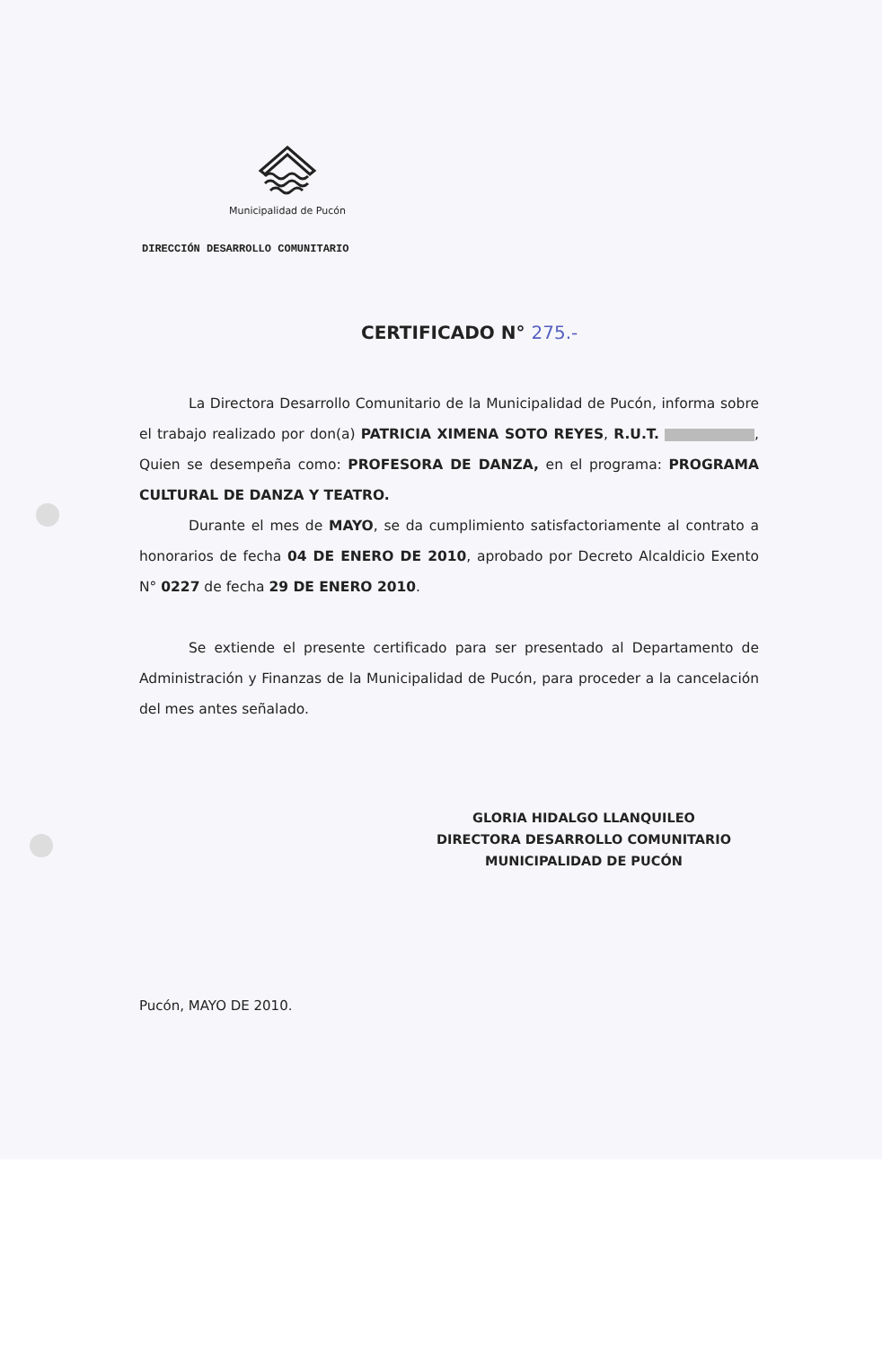Municipalidad de Pucón
DIRECCIÓN DESARROLLO COMUNITARIO
CERTIFICADO N° 275.-
La Directora Desarrollo Comunitario de la Municipalidad de Pucón, informa sobre el trabajo realizado por don(a) PATRICIA XIMENA SOTO REYES, R.U.T. , Quien se desempeña como: PROFESORA DE DANZA, en el programa: PROGRAMA CULTURAL DE DANZA Y TEATRO.
Durante el mes de MAYO, se da cumplimiento satisfactoriamente al contrato a honorarios de fecha 04 DE ENERO DE 2010, aprobado por Decreto Alcaldicio Exento N° 0227 de fecha 29 DE ENERO 2010.
Se extiende el presente certificado para ser presentado al Departamento de Administración y Finanzas de la Municipalidad de Pucón, para proceder a la cancelación del mes antes señalado.
GLORIA HIDALGO LLANQUILEO
DIRECTORA DESARROLLO COMUNITARIO
MUNICIPALIDAD DE PUCÓN
Pucón, MAYO DE 2010.